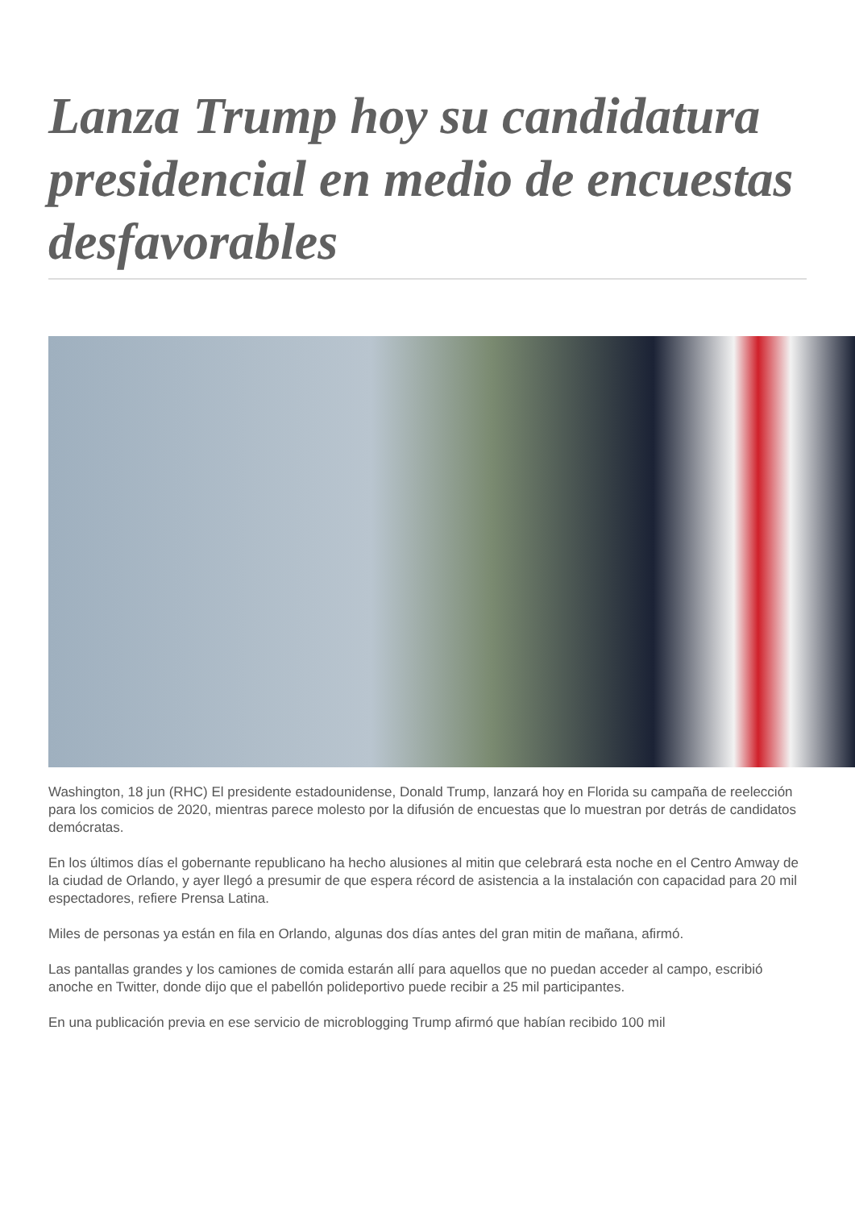Lanza Trump hoy su candidatura presidencial en medio de encuestas desfavorables
Washington, 18 jun (RHC) El presidente estadounidense, Donald Trump, lanzará hoy en Florida su campaña de reelección para los comicios de 2020, mientras parece molesto por la difusión de encuestas que lo muestran por detrás de candidatos demócratas.
En los últimos días el gobernante republicano ha hecho alusiones al mitin que celebrará esta noche en el Centro Amway de la ciudad de Orlando, y ayer llegó a presumir de que espera récord de asistencia a la instalación con capacidad para 20 mil espectadores, refiere Prensa Latina.
Miles de personas ya están en fila en Orlando, algunas dos días antes del gran mitin de mañana, afirmó.
Las pantallas grandes y los camiones de comida estarán allí para aquellos que no puedan acceder al campo, escribió anoche en Twitter, donde dijo que el pabellón polideportivo puede recibir a 25 mil participantes.
En una publicación previa en ese servicio de microblogging Trump afirmó que habían recibido 100 mil